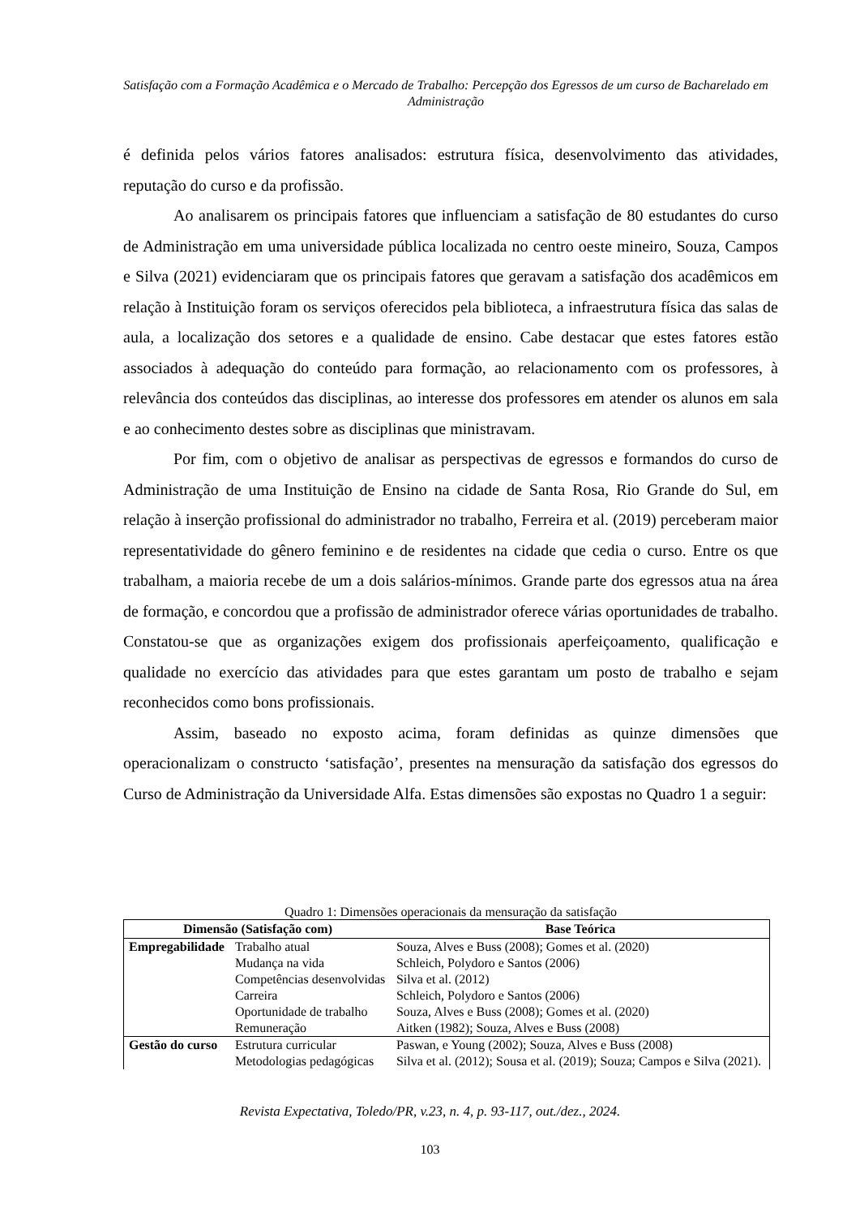Satisfação com a Formação Acadêmica e o Mercado de Trabalho: Percepção dos Egressos de um curso de Bacharelado em Administração
é definida pelos vários fatores analisados: estrutura física, desenvolvimento das atividades, reputação do curso e da profissão.
Ao analisarem os principais fatores que influenciam a satisfação de 80 estudantes do curso de Administração em uma universidade pública localizada no centro oeste mineiro, Souza, Campos e Silva (2021) evidenciaram que os principais fatores que geravam a satisfação dos acadêmicos em relação à Instituição foram os serviços oferecidos pela biblioteca, a infraestrutura física das salas de aula, a localização dos setores e a qualidade de ensino. Cabe destacar que estes fatores estão associados à adequação do conteúdo para formação, ao relacionamento com os professores, à relevância dos conteúdos das disciplinas, ao interesse dos professores em atender os alunos em sala e ao conhecimento destes sobre as disciplinas que ministravam.
Por fim, com o objetivo de analisar as perspectivas de egressos e formandos do curso de Administração de uma Instituição de Ensino na cidade de Santa Rosa, Rio Grande do Sul, em relação à inserção profissional do administrador no trabalho, Ferreira et al. (2019) perceberam maior representatividade do gênero feminino e de residentes na cidade que cedia o curso. Entre os que trabalham, a maioria recebe de um a dois salários-mínimos. Grande parte dos egressos atua na área de formação, e concordou que a profissão de administrador oferece várias oportunidades de trabalho. Constatou-se que as organizações exigem dos profissionais aperfeiçoamento, qualificação e qualidade no exercício das atividades para que estes garantam um posto de trabalho e sejam reconhecidos como bons profissionais.
Assim, baseado no exposto acima, foram definidas as quinze dimensões que operacionalizam o constructo ‘satisfação’, presentes na mensuração da satisfação dos egressos do Curso de Administração da Universidade Alfa. Estas dimensões são expostas no Quadro 1 a seguir:
Quadro 1: Dimensões operacionais da mensuração da satisfação
| Dimensão (Satisfação com) | | Base Teórica |
| --- | --- | --- |
| Empregabilidade | Trabalho atual | Souza, Alves e Buss (2008); Gomes et al. (2020) |
| | Mudança na vida | Schleich, Polydoro e Santos (2006) |
| | Competências desenvolvidas | Silva et al. (2012) |
| | Carreira | Schleich, Polydoro e Santos (2006) |
| | Oportunidade de trabalho | Souza, Alves e Buss (2008); Gomes et al. (2020) |
| | Remuneração | Aitken (1982); Souza, Alves e Buss (2008) |
| Gestão do curso | Estrutura curricular | Paswan, e Young (2002); Souza, Alves e Buss (2008) |
| | Metodologias pedagógicas | Silva et al. (2012); Sousa et al. (2019); Souza; Campos e Silva (2021). |
Revista Expectativa, Toledo/PR, v.23, n. 4, p. 93-117, out./dez., 2024.
103